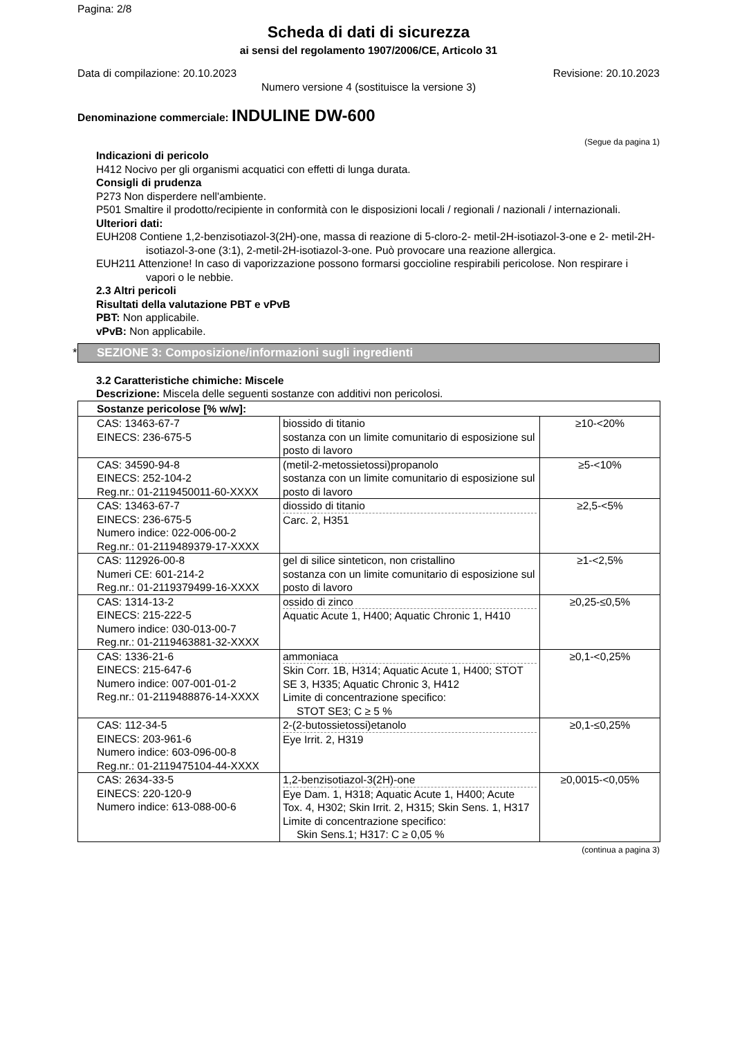Pagina: 2/8
Scheda di dati di sicurezza
ai sensi del regolamento 1907/2006/CE, Articolo 31
Data di compilazione: 20.10.2023 Revisione: 20.10.2023
Numero versione 4 (sostituisce la versione 3)
Denominazione commerciale: INDULINE DW-600
(Segue da pagina 1)
Indicazioni di pericolo
H412 Nocivo per gli organismi acquatici con effetti di lunga durata.
Consigli di prudenza
P273 Non disperdere nell'ambiente.
P501 Smaltire il prodotto/recipiente in conformità con le disposizioni locali / regionali / nazionali / internazionali.
Ulteriori dati:
EUH208 Contiene 1,2-benzisotiazol-3(2H)-one, massa di reazione di 5-cloro-2- metil-2H-isotiazol-3-one e 2- metil-2H-isotiazol-3-one (3:1), 2-metil-2H-isotiazol-3-one. Può provocare una reazione allergica.
EUH211 Attenzione! In caso di vaporizzazione possono formarsi goccioline respirabili pericolose. Non respirare i vapori o le nebbie.
2.3 Altri pericoli
Risultati della valutazione PBT e vPvB
PBT: Non applicabile.
vPvB: Non applicabile.
* SEZIONE 3: Composizione/informazioni sugli ingredienti
3.2 Caratteristiche chimiche: Miscele
Descrizione: Miscela delle seguenti sostanze con additivi non pericolosi.
| Sostanze pericolose [% w/w]: | | |
| --- | --- | --- |
| CAS: 13463-67-7 EINECS: 236-675-5 | biossido di titanio sostanza con un limite comunitario di esposizione sul posto di lavoro | ≥10-<20% |
| CAS: 34590-94-8 EINECS: 252-104-2 Reg.nr.: 01-2119450011-60-XXXX | (metil-2-metossietossi)propanolo sostanza con un limite comunitario di esposizione sul posto di lavoro | ≥5-<10% |
| CAS: 13463-67-7 EINECS: 236-675-5 Numero indice: 022-006-00-2 Reg.nr.: 01-2119489379-17-XXXX | diossido di titanio Carc. 2, H351 | ≥2,5-<5% |
| CAS: 112926-00-8 Numeri CE: 601-214-2 Reg.nr.: 01-2119379499-16-XXXX | gel di silice sinteticon, non cristallino sostanza con un limite comunitario di esposizione sul posto di lavoro | ≥1-<2,5% |
| CAS: 1314-13-2 EINECS: 215-222-5 Numero indice: 030-013-00-7 Reg.nr.: 01-2119463881-32-XXXX | ossido di zinco Aquatic Acute 1, H400; Aquatic Chronic 1, H410 | ≥0,25-≤0,5% |
| CAS: 1336-21-6 EINECS: 215-647-6 Numero indice: 007-001-01-2 Reg.nr.: 01-2119488876-14-XXXX | ammoniaca Skin Corr. 1B, H314; Aquatic Acute 1, H400; STOT SE 3, H335; Aquatic Chronic 3, H412 Limite di concentrazione specifico: STOT SE3; C ≥ 5 % | ≥0,1-<0,25% |
| CAS: 112-34-5 EINECS: 203-961-6 Numero indice: 603-096-00-8 Reg.nr.: 01-2119475104-44-XXXX | 2-(2-butossietossi)etanolo Eye Irrit. 2, H319 | ≥0,1-≤0,25% |
| CAS: 2634-33-5 EINECS: 220-120-9 Numero indice: 613-088-00-6 | 1,2-benzisotiazol-3(2H)-one Eye Dam. 1, H318; Aquatic Acute 1, H400; Acute Tox. 4, H302; Skin Irrit. 2, H315; Skin Sens. 1, H317 Limite di concentrazione specifico: Skin Sens.1; H317: C ≥ 0,05 % | ≥0,0015-<0,05% |
(continua a pagina 3)